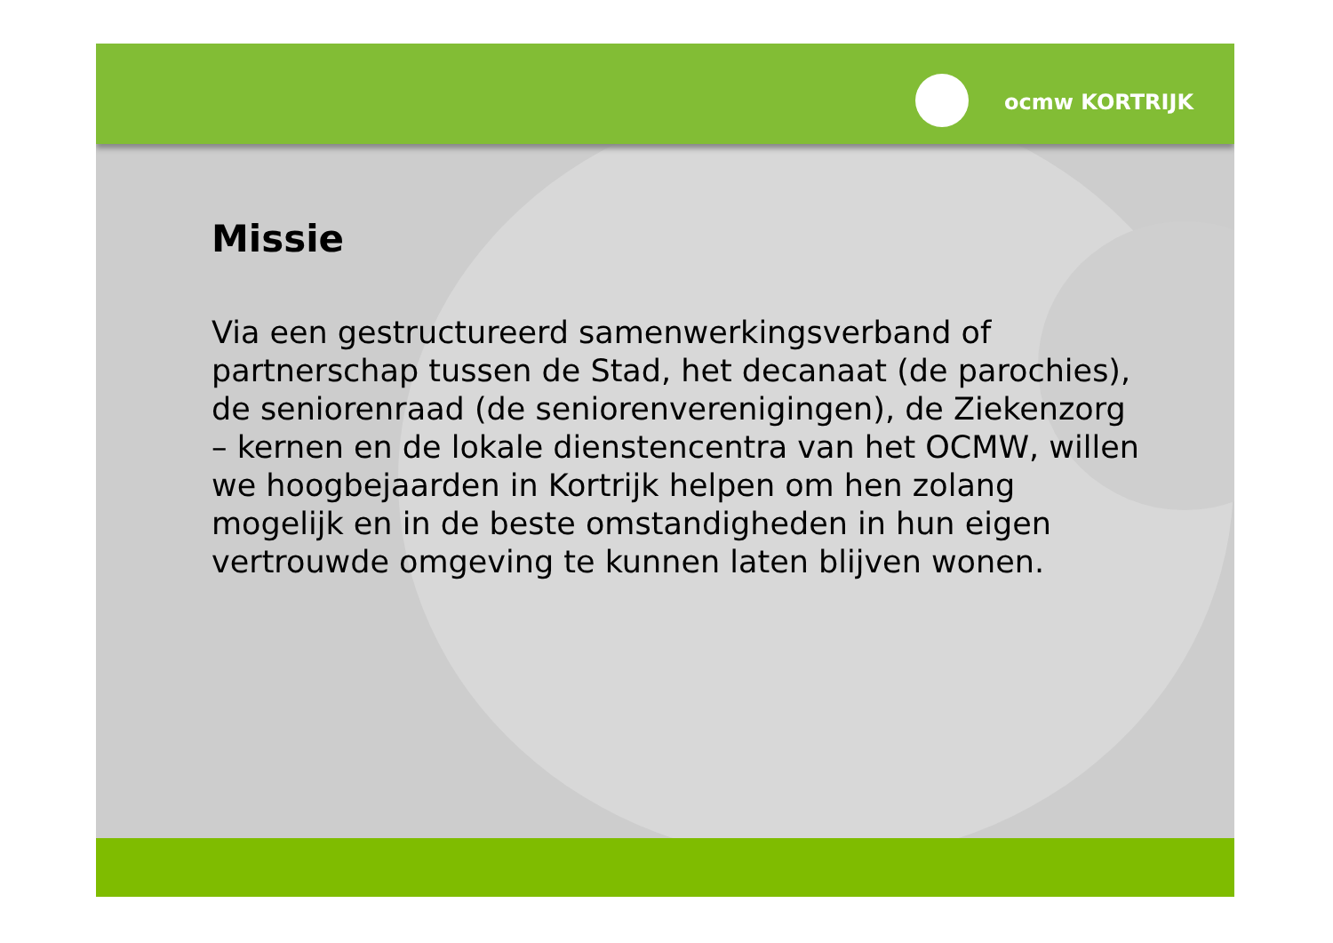ocmw KORTRIJK
Missie
Via een gestructureerd samenwerkingsverband of
partnerschap tussen de Stad, het decanaat (de parochies),
de seniorenraad (de seniorenverenigingen), de Ziekenzorg
– kernen en de lokale dienstencentra van het OCMW, willen
we hoogbejaarden in Kortrijk helpen om hen zolang
mogelijk en in de beste omstandigheden in hun eigen
vertrouwde omgeving te kunnen laten blijven wonen.